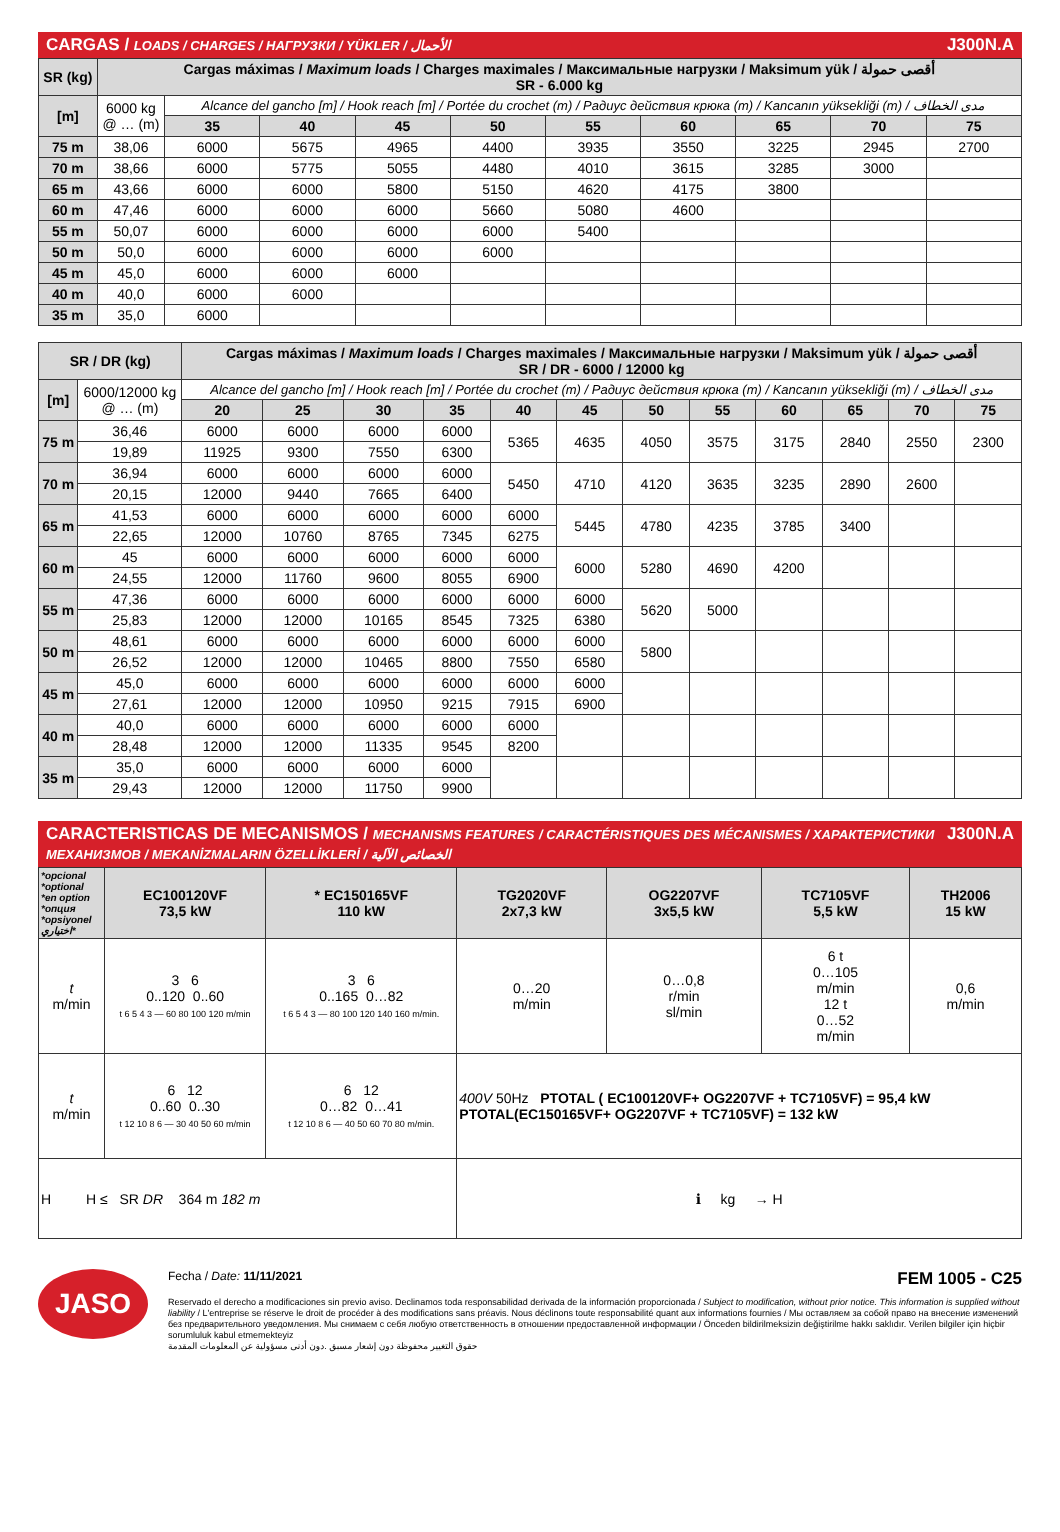CARGAS / LOADS / CHARGES / НАГРУЗКИ / YÜKLER / الأحمال J300N.A
| SR (kg) | Cargas máximas / Maximum loads / Charges maximales / Максимальные нагрузки / Maksimum yük / أقصى حمولة SR - 6.000 kg | | | | | | | | | |
| [m] | 6000 kg @ … (m) | Alcance del gancho [m] / Hook reach [m] / Portée du crochet (m) / Радиус действия крюка (m) / Kancanın yüksekliği (m) / مدى الخطاف | | | | | | | | |
| | | 35 | 40 | 45 | 50 | 55 | 60 | 65 | 70 | 75 |
| 75 m | 38,06 | 6000 | 5675 | 4965 | 4400 | 3935 | 3550 | 3225 | 2945 | 2700 |
| 70 m | 38,66 | 6000 | 5775 | 5055 | 4480 | 4010 | 3615 | 3285 | 3000 | |
| 65 m | 43,66 | 6000 | 6000 | 5800 | 5150 | 4620 | 4175 | 3800 | | |
| 60 m | 47,46 | 6000 | 6000 | 6000 | 5660 | 5080 | 4600 | | | |
| 55 m | 50,07 | 6000 | 6000 | 6000 | 6000 | 5400 | | | | |
| 50 m | 50,0 | 6000 | 6000 | 6000 | 6000 | | | | | |
| 45 m | 45,0 | 6000 | 6000 | 6000 | | | | | | |
| 40 m | 40,0 | 6000 | 6000 | | | | | | | |
| 35 m | 35,0 | 6000 | | | | | | | | |
| SR / DR (kg) | | Cargas máximas / Maximum loads / Charges maximales / Максимальные нагрузки / Maksimum yük / أقصى حمولة SR / DR - 6000 / 12000 kg | | | | | | | | | | | |
| [m] | 6000/12000 kg @ … (m) | Alcance del gancho [m] / Hook reach [m] / Portée du crochet (m) / Радиус действия крюка (m) / Kancanın yüksekliği (m) / مدى الخطاف | | | | | | | | | | | |
| | | 20 | 25 | 30 | 35 | 40 | 45 | 50 | 55 | 60 | 65 | 70 | 75 |
| 75 m | 36,46 | 6000 | 6000 | 6000 | 6000 | 5365 | 4635 | 4050 | 3575 | 3175 | 2840 | 2550 | 2300 |
| | 19,89 | 11925 | 9300 | 7550 | 6300 | | | | | | | | |
| 70 m | 36,94 | 6000 | 6000 | 6000 | 6000 | 5450 | 4710 | 4120 | 3635 | 3235 | 2890 | 2600 | |
| | 20,15 | 12000 | 9440 | 7665 | 6400 | | | | | | | | |
| 65 m | 41,53 | 6000 | 6000 | 6000 | 6000 | 6000 | 5445 | 4780 | 4235 | 3785 | 3400 | | |
| | 22,65 | 12000 | 10760 | 8765 | 7345 | 6275 | | | | | | | |
| 60 m | 45 | 6000 | 6000 | 6000 | 6000 | 6000 | 6000 | 5280 | 4690 | 4200 | | | |
| | 24,55 | 12000 | 11760 | 9600 | 8055 | 6900 | | | | | | | |
| 55 m | 47,36 | 6000 | 6000 | 6000 | 6000 | 6000 | 6000 | 5620 | 5000 | | | | |
| | 25,83 | 12000 | 12000 | 10165 | 8545 | 7325 | 6380 | | | | | | |
| 50 m | 48,61 | 6000 | 6000 | 6000 | 6000 | 6000 | 6000 | 5800 | | | | | |
| | 26,52 | 12000 | 12000 | 10465 | 8800 | 7550 | 6580 | | | | | | |
| 45 m | 45,0 | 6000 | 6000 | 6000 | 6000 | 6000 | 6000 | | | | | | |
| | 27,61 | 12000 | 12000 | 10950 | 9215 | 7915 | 6900 | | | | | | |
| 40 m | 40,0 | 6000 | 6000 | 6000 | 6000 | 6000 | | | | | | | |
| | 28,48 | 12000 | 12000 | 11335 | 9545 | 8200 | | | | | | | |
| 35 m | 35,0 | 6000 | 6000 | 6000 | 6000 | | | | | | | | |
| | 29,43 | 12000 | 12000 | 11750 | 9900 | | | | | | | | |
CARACTERISTICAS DE MECANISMOS / MECHANISMS FEATURES / CARACTÉRISTIQUES DES MÉCANISMES / ХАРАКТЕРИСТИКИ МЕХАНИЗМОВ / MEKANİZMALARIN ÖZELLİKLERİ / الخصائص الآلية J300N.A
| *opcional *optional *en option *опция *opsiyonel اختياري* | EC100120VF 73,5 kW | * EC150165VF 110 kW | TG2020VF 2x7,3 kW | OG2207VF 3x5,5 kW | TC7105VF 5,5 kW | TH2006 15 kW |
| t m/min | 3 6 0..120 0..60 t 6 5 4 3 — 60 80 100 120 m/min | 3 6 0..165 0…82 t 6 5 4 3 — 80 100 120 140 160 m/min. | 0…20 m/min | 0…0,8 r/min sl/min | 6 t 0…105 m/min 12 t 0…52 m/min | 0,6 m/min |
| t m/min | 6 12 0..60 0..30 t 12 10 8 6 — 30 40 50 60 m/min | 6 12 0…82 0…41 t 12 10 8 6 — 40 50 60 70 80 m/min. | 400V 50Hz PTOTAL ( EC100120VF+ OG2207VF + TC7105VF) = 95,4 kW PTOTAL(EC150165VF+ OG2207VF + TC7105VF) = 132 kW | | | |
| H H ≤ SR DR 364 m 182 m | | | ℹ kg → H | | | |
JASO
Fecha / Date: 11/11/2021 FEM 1005 - C25
Reservado el derecho a modificaciones sin previo aviso. Declinamos toda responsabilidad derivada de la información proporcionada / Subject to modification, without prior notice. This information is supplied without liability / L'entreprise se réserve le droit de procéder à des modifications sans préavis. Nous déclinons toute responsabilité quant aux informations fournies / Мы оставляем за собой право на внесение изменений без предварительного уведомления. Мы снимаем с себя любую ответственность в отношении предоставленной информации / Önceden bildirilmeksizin değiştirilme hakkı saklıdır. Verilen bilgiler için hiçbir sorumluluk kabul etmemekteyiz
حقوق التغيير محفوظة دون إشعار مسبق .دون أدنى مسؤولية عن المعلومات المقدمة